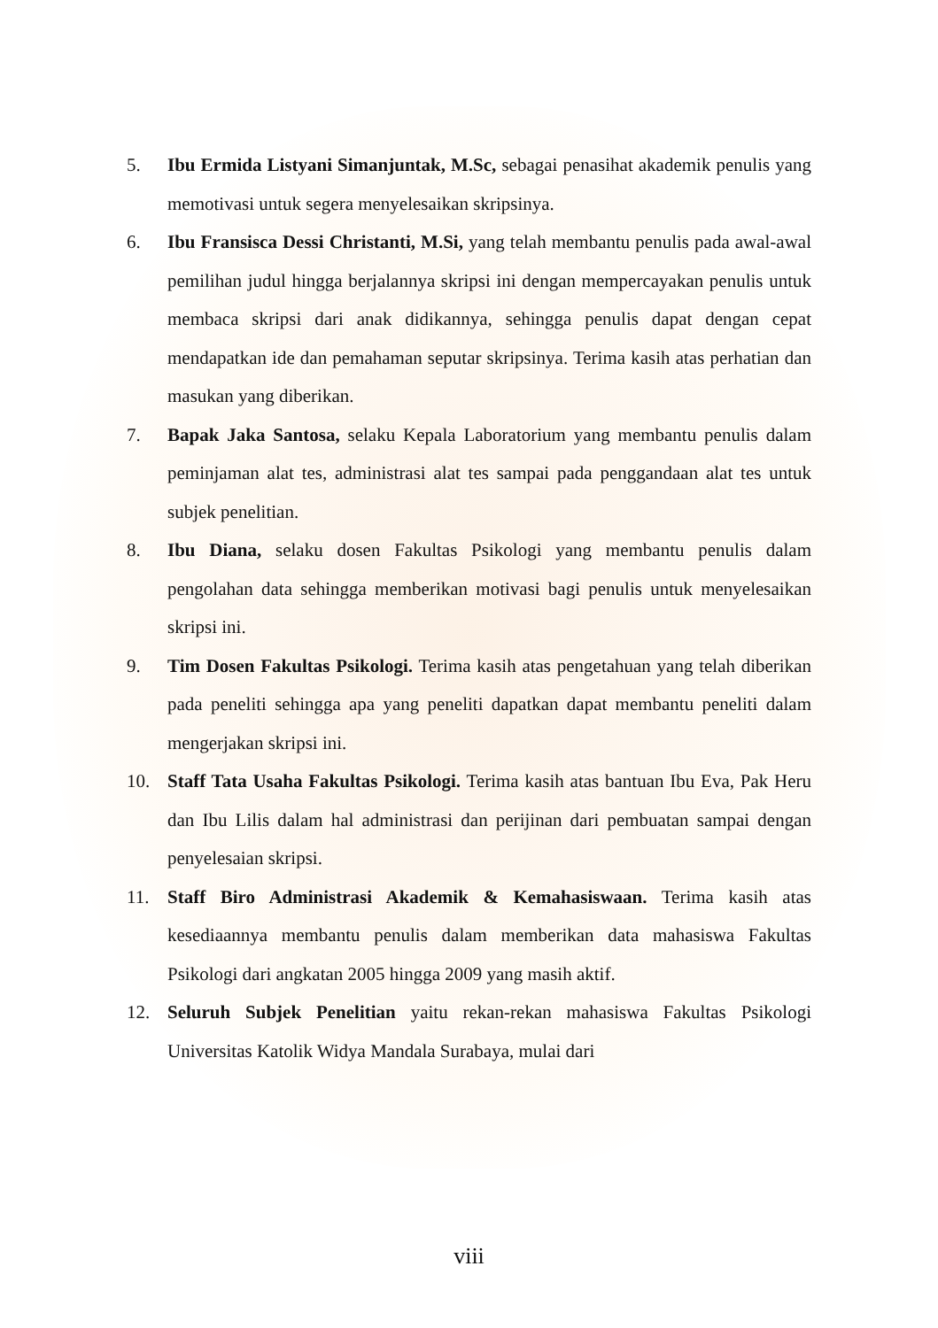5. Ibu Ermida Listyani Simanjuntak, M.Sc, sebagai penasihat akademik penulis yang memotivasi untuk segera menyelesaikan skripsinya.
6. Ibu Fransisca Dessi Christanti, M.Si, yang telah membantu penulis pada awal-awal pemilihan judul hingga berjalannya skripsi ini dengan mempercayakan penulis untuk membaca skripsi dari anak didikannya, sehingga penulis dapat dengan cepat mendapatkan ide dan pemahaman seputar skripsinya. Terima kasih atas perhatian dan masukan yang diberikan.
7. Bapak Jaka Santosa, selaku Kepala Laboratorium yang membantu penulis dalam peminjaman alat tes, administrasi alat tes sampai pada penggandaan alat tes untuk subjek penelitian.
8. Ibu Diana, selaku dosen Fakultas Psikologi yang membantu penulis dalam pengolahan data sehingga memberikan motivasi bagi penulis untuk menyelesaikan skripsi ini.
9. Tim Dosen Fakultas Psikologi. Terima kasih atas pengetahuan yang telah diberikan pada peneliti sehingga apa yang peneliti dapatkan dapat membantu peneliti dalam mengerjakan skripsi ini.
10. Staff Tata Usaha Fakultas Psikologi. Terima kasih atas bantuan Ibu Eva, Pak Heru dan Ibu Lilis dalam hal administrasi dan perijinan dari pembuatan sampai dengan penyelesaian skripsi.
11. Staff Biro Administrasi Akademik & Kemahasiswaan. Terima kasih atas kesediaannya membantu penulis dalam memberikan data mahasiswa Fakultas Psikologi dari angkatan 2005 hingga 2009 yang masih aktif.
12. Seluruh Subjek Penelitian yaitu rekan-rekan mahasiswa Fakultas Psikologi Universitas Katolik Widya Mandala Surabaya, mulai dari
viii